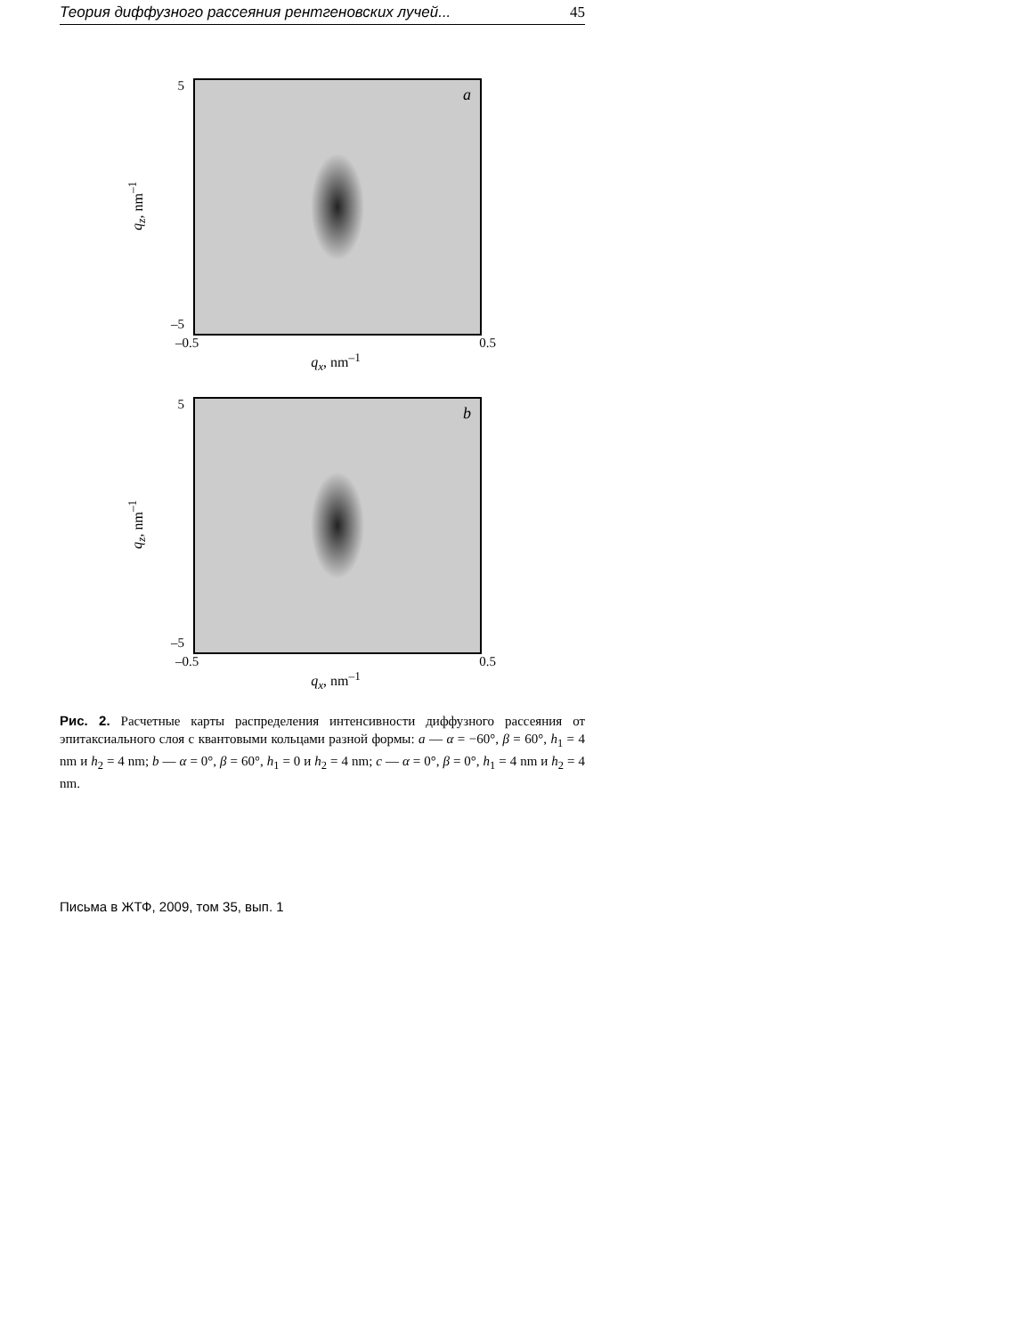Теория диффузного рассеяния рентгеновских лучей... 45
5
–5
q<sub>z</sub>, nm<sup>–1</sup>
a
–0.5 0.5
q<sub>x</sub>, nm<sup>–1</sup>
5
–5
q<sub>z</sub>, nm<sup>–1</sup>
b
–0.5 0.5
q<sub>x</sub>, nm<sup>–1</sup>
Рис. 2. Расчетные карты распределения интенсивности диффузного рассеяния от эпитаксиального слоя с квантовыми кольцами разной формы: a — α = −60°, β = 60°, h<sub>1</sub> = 4 nm и h<sub>2</sub> = 4 nm; b — α = 0°, β = 60°, h<sub>1</sub> = 0 и h<sub>2</sub> = 4 nm; c — α = 0°, β = 0°, h<sub>1</sub> = 4 nm и h<sub>2</sub> = 4 nm.
Письма в ЖТФ, 2009, том 35, вып. 1